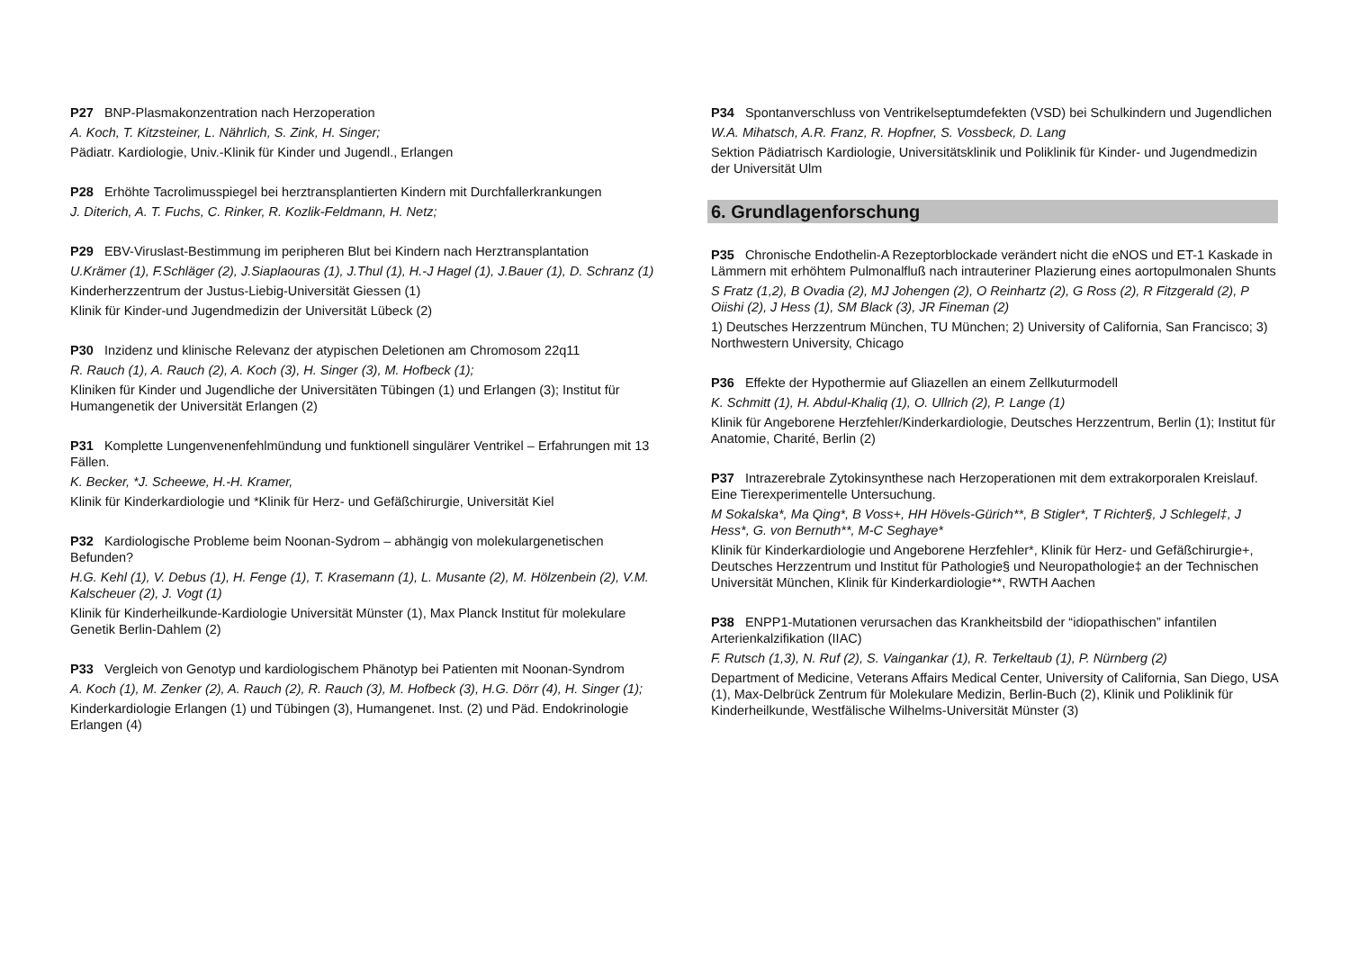P27 BNP-Plasmakonzentration nach Herzoperation
A. Koch, T. Kitzsteiner, L. Nährlich, S. Zink, H. Singer;
Pädiatr. Kardiologie, Univ.-Klinik für Kinder und Jugendl., Erlangen
P28 Erhöhte Tacrolimusspiegel bei herztransplantierten Kindern mit Durchfallerkrankungen
J. Diterich, A. T. Fuchs, C. Rinker, R. Kozlik-Feldmann, H. Netz;
P29 EBV-Viruslast-Bestimmung im peripheren Blut bei Kindern nach Herztransplantation
U.Krämer (1), F.Schläger (2), J.Siaplaouras (1), J.Thul (1), H.-J Hagel (1), J.Bauer (1), D. Schranz (1)
Kinderherzzentrum der Justus-Liebig-Universität Giessen (1)
Klinik für Kinder-und Jugendmedizin der Universität Lübeck (2)
P30 Inzidenz und klinische Relevanz der atypischen Deletionen am Chromosom 22q11
R. Rauch (1), A. Rauch (2), A. Koch (3), H. Singer (3), M. Hofbeck (1);
Kliniken für Kinder und Jugendliche der Universitäten Tübingen (1) und Erlangen (3); Institut für Humangenetik der Universität Erlangen (2)
P31 Komplette Lungenvenenfehlmündung und funktionell singulärer Ventrikel – Erfahrungen mit 13 Fällen.
K. Becker, *J. Scheewe, H.-H. Kramer,
Klinik für Kinderkardiologie und *Klinik für Herz- und Gefäßchirurgie, Universität Kiel
P32 Kardiologische Probleme beim Noonan-Sydrom – abhängig von molekulargenetischen Befunden?
H.G. Kehl (1), V. Debus (1), H. Fenge (1), T. Krasemann (1), L. Musante (2), M. Hölzenbein (2), V.M. Kalscheuer (2), J. Vogt (1)
Klinik für Kinderheilkunde-Kardiologie Universität Münster (1), Max Planck Institut für molekulare Genetik Berlin-Dahlem (2)
P33 Vergleich von Genotyp und kardiologischem Phänotyp bei Patienten mit Noonan-Syndrom
A. Koch (1), M. Zenker (2), A. Rauch (2), R. Rauch (3), M. Hofbeck (3), H.G. Dörr (4), H. Singer (1);
Kinderkardiologie Erlangen (1) und Tübingen (3), Humangenet. Inst. (2) und Päd. Endokrinologie Erlangen (4)
P34 Spontanverschluss von Ventrikelseptumdefekten (VSD) bei Schulkindern und Jugendlichen
W.A. Mihatsch, A.R. Franz, R. Hopfner, S. Vossbeck, D. Lang
Sektion Pädiatrisch Kardiologie, Universitätsklinik und Poliklinik für Kinder- und Jugendmedizin der Universität Ulm
6. Grundlagenforschung
P35 Chronische Endothelin-A Rezeptorblockade verändert nicht die eNOS und ET-1 Kaskade in Lämmern mit erhöhtem Pulmonalfluß nach intrauteriner Plazierung eines aortopulmonalen Shunts
S Fratz (1,2), B Ovadia (2), MJ Johengen (2), O Reinhartz (2), G Ross (2), R Fitzgerald (2), P Oiishi (2), J Hess (1), SM Black (3), JR Fineman (2)
1) Deutsches Herzzentrum München, TU München; 2) University of California, San Francisco; 3) Northwestern University, Chicago
P36 Effekte der Hypothermie auf Gliazellen an einem Zellkuturmodell
K. Schmitt (1), H. Abdul-Khaliq (1), O. Ullrich (2), P. Lange (1)
Klinik für Angeborene Herzfehler/Kinderkardiologie, Deutsches Herzzentrum, Berlin (1); Institut für Anatomie, Charité, Berlin (2)
P37 Intrazerebrale Zytokinsynthese nach Herzoperationen mit dem extrakorporalen Kreislauf. Eine Tierexperimentelle Untersuchung.
M Sokalska*, Ma Qing*, B Voss+, HH Hövels-Gürich**, B Stigler*, T Richter§, J Schlegel‡, J Hess*, G. von Bernuth**, M-C Seghaye*
Klinik für Kinderkardiologie und Angeborene Herzfehler*, Klinik für Herz- und Gefäßchirurgie+, Deutsches Herzzentrum und Institut für Pathologie§ und Neuropathologie‡ an der Technischen Universität München, Klinik für Kinderkardiologie**, RWTH Aachen
P38 ENPP1-Mutationen verursachen das Krankheitsbild der “idiopathischen” infantilen Arterienkalzifikation (IIAC)
F. Rutsch (1,3), N. Ruf (2), S. Vaingankar (1), R. Terkeltaub (1), P. Nürnberg (2)
Department of Medicine, Veterans Affairs Medical Center, University of California, San Diego, USA (1), Max-Delbrück Zentrum für Molekulare Medizin, Berlin-Buch (2), Klinik und Poliklinik für Kinderheilkunde, Westfälische Wilhelms-Universität Münster (3)